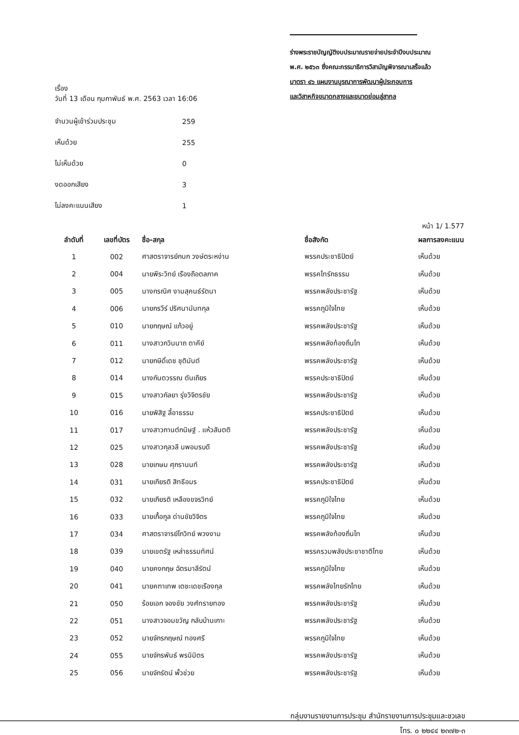เรื่อง
วันที่ 13 เดือน กุมภาพันธ์ พ.ศ. 2563 เวลา 16:06
จำนวนผู้เข้าร่วมประชุม 259
เห็นด้วย 255
ไม่เห็นด้วย 0
งดออกเสียง 3
ไม่ลงคะแนนเสียง 1
ร่างพระราชบัญญัติงบประมาณรายจ่ายประจำปีงบประมาณ
พ.ศ. ๒๕๖๓ ซึ่งคณะกรรมาธิการวิสามัญพิจารณาเสร็จแล้ว
มาตรา ๔๖ แผนงานบูรณาการพัฒนาผู้ประกอบการ
และวิสาหกิจขนาดกลางและขนาดย่อมสู่สากล
หน้า 1/ 1.577
| ลำดับที่ | เลขที่บัตร | ชื่อ-สกุล | ชื่อสังกัด | ผลการลงคะแนน |
| --- | --- | --- | --- | --- |
| 1 | 002 | ศาสตราจารย์กนก วงษ์ตระหง่าน | พรรคประชาธิปัตย์ | เห็นด้วย |
| 2 | 004 | นายพีระวิทย์ เรืองถือตลภาค | พรรคไทรักธรรม | เห็นด้วย |
| 3 | 005 | นางกรณิศ งามสุคนธ์รัตนา | พรรคพลังประชารัฐ | เห็นด้วย |
| 4 | 006 | นายกรวีร์ ปริศนานันทกุล | พรรคภูมิใจไทย | เห็นด้วย |
| 5 | 010 | นายกฤษณ์ แก้วอยู่ | พรรคพลังประชารัฐ | เห็นด้วย |
| 6 | 011 | นางสาวกวินนาถ ตาคีย์ | พรรคพลังท้องถิ่นไท | เห็นด้วย |
| 7 | 012 | นายกษิดิ์เดช ชุติมันต์ | พรรคพลังประชารัฐ | เห็นด้วย |
| 8 | 014 | นางกันตวรรณ ตันเถียร | พรรคประชาธิปัตย์ | เห็นด้วย |
| 9 | 015 | นางสาวกัลยา รุ่งวิจิตรชัย | พรรคพลังประชารัฐ | เห็นด้วย |
| 10 | 016 | นายพิสิฐ ลี้อาธรรม | พรรคประชาธิปัตย์ | เห็นด้วย |
| 11 | 017 | นางสาวกานต์กนิษฐ์ . แห้วสันตติ | พรรคพลังประชารัฐ | เห็นด้วย |
| 12 | 025 | นางสาวกุลวลี นพอมรบดี | พรรคพลังประชารัฐ | เห็นด้วย |
| 13 | 028 | นายเกษม ศุภรานนท์ | พรรคพลังประชารัฐ | เห็นด้วย |
| 14 | 031 | นายเกียรติ สิทธีอมร | พรรคประชาธิปัตย์ | เห็นด้วย |
| 15 | 032 | นายเกียรติ เหลืองขจรวิทย์ | พรรคภูมิใจไทย | เห็นด้วย |
| 16 | 033 | นายเกื้อกูล ด่านชัยวิจิตร | พรรคภูมิใจไทย | เห็นด้วย |
| 17 | 034 | ศาสตราจารย์โกวิทย์ พวงงาม | พรรคพลังท้องถิ่นไท | เห็นด้วย |
| 18 | 039 | นายเขตรัฐ เหล่าธรรมทัศน์ | พรรครวมพลังประชาชาติไทย | เห็นด้วย |
| 19 | 040 | นายคงกฤษ ฉัตรมาลีรัตน์ | พรรคภูมิใจไทย | เห็นด้วย |
| 20 | 041 | นายคฑาเทพ เตชะเดชเรืองกุล | พรรคพลังไทยรักไทย | เห็นด้วย |
| 21 | 050 | ร้อยเอก จองชัย วงศ์ทรายทอง | พรรคพลังประชารัฐ | เห็นด้วย |
| 22 | 051 | นางสาวจอมขวัญ กลับบ้านเกาะ | พรรคพลังประชารัฐ | เห็นด้วย |
| 23 | 052 | นายจักรกฤษณ์ ทองศรี | พรรคภูมิใจไทย | เห็นด้วย |
| 24 | 055 | นายจักรพันธ์ พรนิมิตร | พรรคพลังประชารัฐ | เห็นด้วย |
| 25 | 056 | นายจักรัตน์ พั้วช่วย | พรรคพลังประชารัฐ | เห็นด้วย |
กลุ่มงานรายงานการประชุม สำนักรายงานการประชุมและชวเลข
โทร. ๐ ๒๒๔๔ ๒๓๗๒-๓